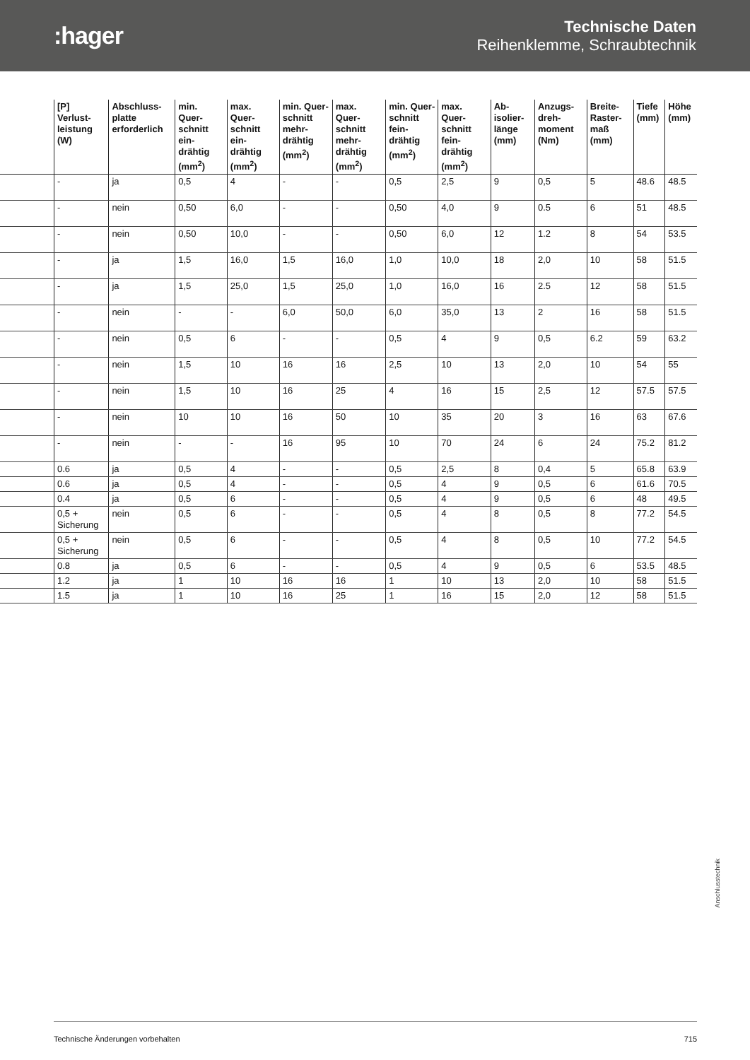:hager
Technische Daten
Reihenklemme, Schraubtechnik
| | [P] Verlust-leistung (W) | Abschluss-platte erforderlich | min. Quer-schnitt ein-drähtig (mm<sup>2</sup>) | max. Quer-schnitt ein-drähtig (mm<sup>2</sup>) | min. Quer-schnitt mehr-drähtig (mm<sup>2</sup>) | max. Quer-schnitt mehr-drähtig (mm<sup>2</sup>) | min. Quer-schnitt fein-drähtig (mm<sup>2</sup>) | max. Quer-schnitt fein-drähtig (mm<sup>2</sup>) | Ab-isolier-länge (mm) | Anzugs-dreh-moment (Nm) | Breite-Raster-maß (mm) | Tiefe (mm) | Höhe (mm) |
| --- | --- | --- | --- | --- | --- | --- | --- | --- | --- | --- | --- | --- | --- |
| | - | ja | 0,5 | 4 | - | - | 0,5 | 2,5 | 9 | 0,5 | 5 | 48.6 | 48.5 |
| | - | nein | 0,50 | 6,0 | - | - | 0,50 | 4,0 | 9 | 0.5 | 6 | 51 | 48.5 |
| | - | nein | 0,50 | 10,0 | - | - | 0,50 | 6,0 | 12 | 1.2 | 8 | 54 | 53.5 |
| | - | ja | 1,5 | 16,0 | 1,5 | 16,0 | 1,0 | 10,0 | 18 | 2,0 | 10 | 58 | 51.5 |
| | - | ja | 1,5 | 25,0 | 1,5 | 25,0 | 1,0 | 16,0 | 16 | 2.5 | 12 | 58 | 51.5 |
| | - | nein | - | - | 6,0 | 50,0 | 6,0 | 35,0 | 13 | 2 | 16 | 58 | 51.5 |
| | - | nein | 0,5 | 6 | - | - | 0,5 | 4 | 9 | 0,5 | 6.2 | 59 | 63.2 |
| | - | nein | 1,5 | 10 | 16 | 16 | 2,5 | 10 | 13 | 2,0 | 10 | 54 | 55 |
| | - | nein | 1,5 | 10 | 16 | 25 | 4 | 16 | 15 | 2,5 | 12 | 57.5 | 57.5 |
| | - | nein | 10 | 10 | 16 | 50 | 10 | 35 | 20 | 3 | 16 | 63 | 67.6 |
| | - | nein | - | - | 16 | 95 | 10 | 70 | 24 | 6 | 24 | 75.2 | 81.2 |
| | 0.6 | ja | 0,5 | 4 | - | - | 0,5 | 2,5 | 8 | 0,4 | 5 | 65.8 | 63.9 |
| | 0.6 | ja | 0,5 | 4 | - | - | 0,5 | 4 | 9 | 0,5 | 6 | 61.6 | 70.5 |
| | 0.4 | ja | 0,5 | 6 | - | - | 0,5 | 4 | 9 | 0,5 | 6 | 48 | 49.5 |
| | 0,5 + Sicherung | nein | 0,5 | 6 | - | - | 0,5 | 4 | 8 | 0,5 | 8 | 77.2 | 54.5 |
| | 0,5 + Sicherung | nein | 0,5 | 6 | - | - | 0,5 | 4 | 8 | 0,5 | 10 | 77.2 | 54.5 |
| | 0.8 | ja | 0,5 | 6 | - | - | 0,5 | 4 | 9 | 0,5 | 6 | 53.5 | 48.5 |
| | 1.2 | ja | 1 | 10 | 16 | 16 | 1 | 10 | 13 | 2,0 | 10 | 58 | 51.5 |
| | 1.5 | ja | 1 | 10 | 16 | 25 | 1 | 16 | 15 | 2,0 | 12 | 58 | 51.5 |
Anschlusstechnik
Technische Änderungen vorbehalten 715